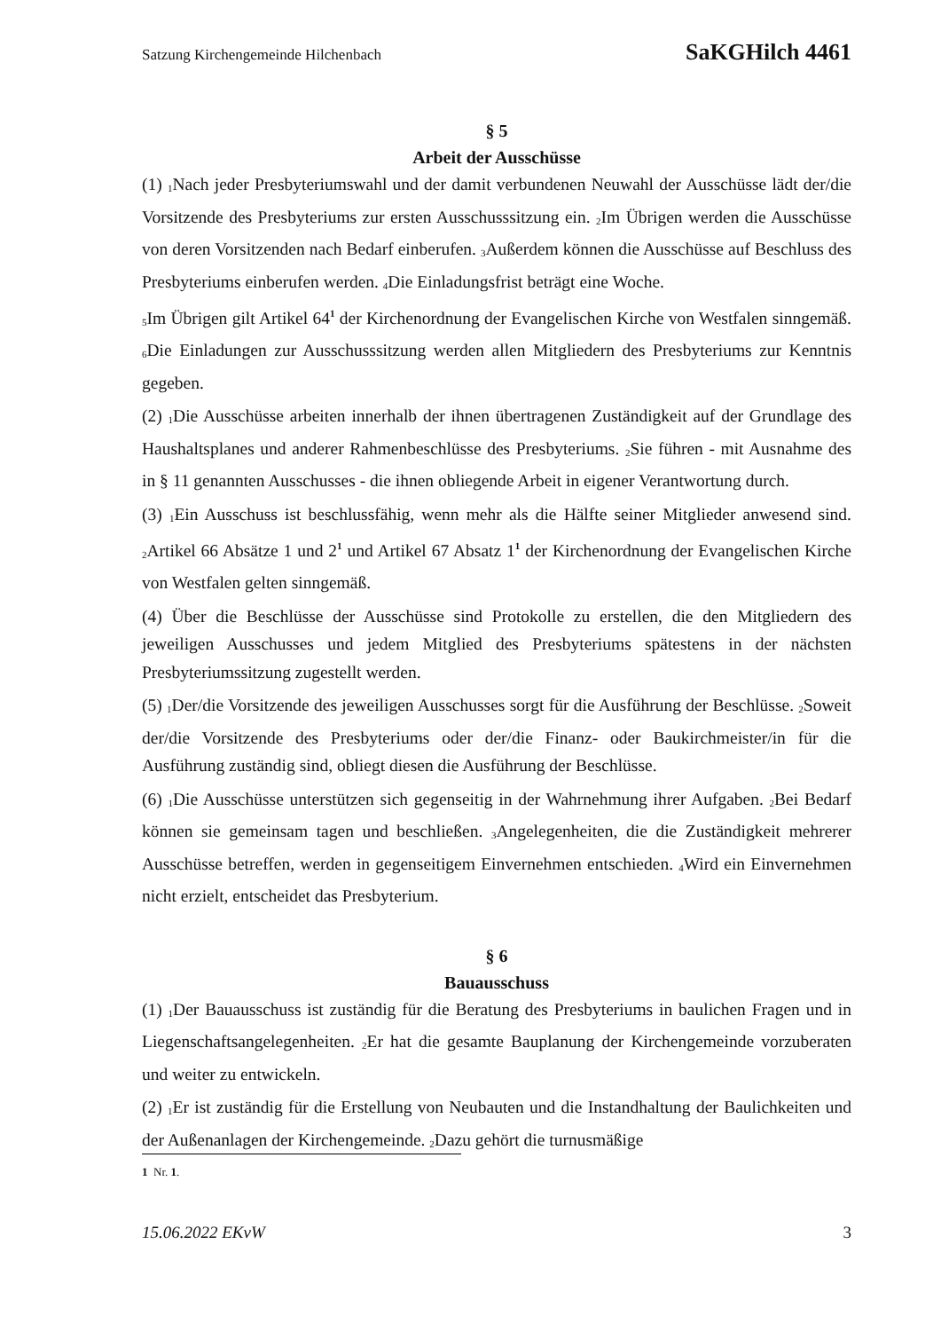Satzung Kirchengemeinde Hilchenbach SaKGHilch 4461
§ 5
Arbeit der Ausschüsse
(1) <sub>1</sub>Nach jeder Presbyteriumswahl und der damit verbundenen Neuwahl der Ausschüsse lädt der/die Vorsitzende des Presbyteriums zur ersten Ausschusssitzung ein. <sub>2</sub>Im Übrigen werden die Ausschüsse von deren Vorsitzenden nach Bedarf einberufen. <sub>3</sub>Außerdem können die Ausschüsse auf Beschluss des Presbyteriums einberufen werden. <sub>4</sub>Die Einladungsfrist beträgt eine Woche.
<sub>5</sub>Im Übrigen gilt Artikel 64<sup>1</sup> der Kirchenordnung der Evangelischen Kirche von Westfalen sinngemäß. <sub>6</sub>Die Einladungen zur Ausschusssitzung werden allen Mitgliedern des Presbyteriums zur Kenntnis gegeben.
(2) <sub>1</sub>Die Ausschüsse arbeiten innerhalb der ihnen übertragenen Zuständigkeit auf der Grundlage des Haushaltsplanes und anderer Rahmenbeschlüsse des Presbyteriums. <sub>2</sub>Sie führen - mit Ausnahme des in § 11 genannten Ausschusses - die ihnen obliegende Arbeit in eigener Verantwortung durch.
(3) <sub>1</sub>Ein Ausschuss ist beschlussfähig, wenn mehr als die Hälfte seiner Mitglieder anwesend sind. <sub>2</sub>Artikel 66 Absätze 1 und 2<sup>1</sup> und Artikel 67 Absatz 1<sup>1</sup> der Kirchenordnung der Evangelischen Kirche von Westfalen gelten sinngemäß.
(4) Über die Beschlüsse der Ausschüsse sind Protokolle zu erstellen, die den Mitgliedern des jeweiligen Ausschusses und jedem Mitglied des Presbyteriums spätestens in der nächsten Presbyteriumssitzung zugestellt werden.
(5) <sub>1</sub>Der/die Vorsitzende des jeweiligen Ausschusses sorgt für die Ausführung der Beschlüsse. <sub>2</sub>Soweit der/die Vorsitzende des Presbyteriums oder der/die Finanz- oder Baukirchmeister/in für die Ausführung zuständig sind, obliegt diesen die Ausführung der Beschlüsse.
(6) <sub>1</sub>Die Ausschüsse unterstützen sich gegenseitig in der Wahrnehmung ihrer Aufgaben. <sub>2</sub>Bei Bedarf können sie gemeinsam tagen und beschließen. <sub>3</sub>Angelegenheiten, die die Zuständigkeit mehrerer Ausschüsse betreffen, werden in gegenseitigem Einvernehmen entschieden. <sub>4</sub>Wird ein Einvernehmen nicht erzielt, entscheidet das Presbyterium.
§ 6
Bauausschuss
(1) <sub>1</sub>Der Bauausschuss ist zuständig für die Beratung des Presbyteriums in baulichen Fragen und in Liegenschaftsangelegenheiten. <sub>2</sub>Er hat die gesamte Bauplanung der Kirchengemeinde vorzuberaten und weiter zu entwickeln.
(2) <sub>1</sub>Er ist zuständig für die Erstellung von Neubauten und die Instandhaltung der Baulichkeiten und der Außenanlagen der Kirchengemeinde. <sub>2</sub>Dazu gehört die turnusmäßige
1 Nr. 1.
15.06.2022 EKvW 3